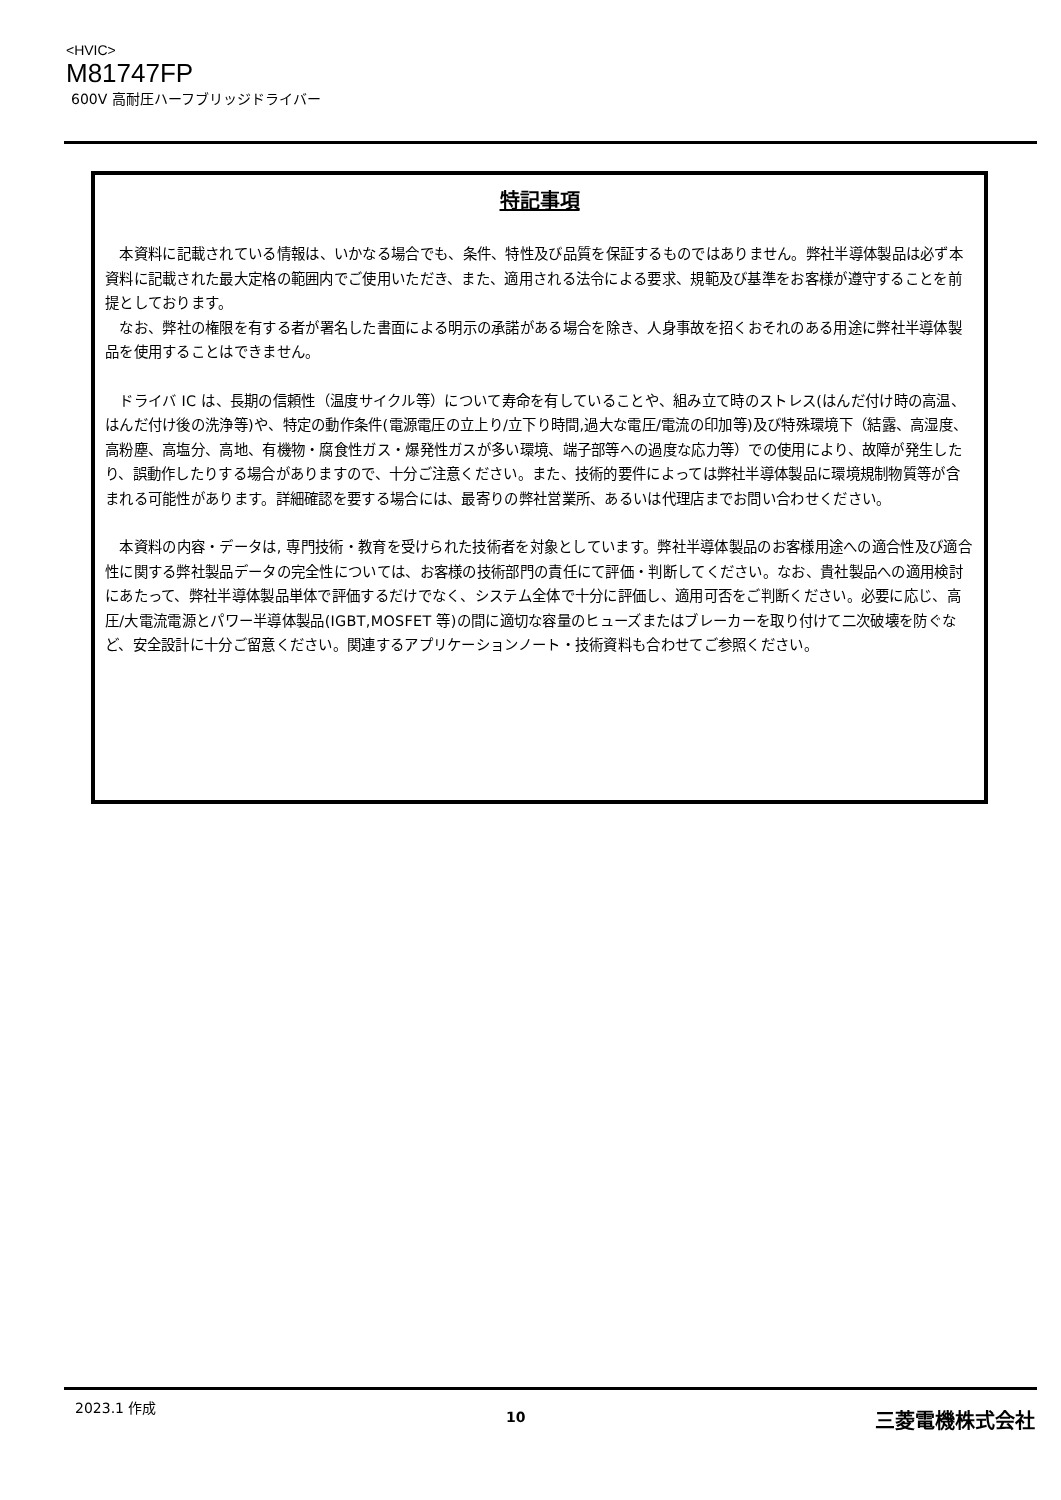<HVIC>
M81747FP
600V 高耐圧ハーフブリッジドライバー
特記事項
本資料に記載されている情報は、いかなる場合でも、条件、特性及び品質を保証するものではありません。弊社半導体製品は必ず本資料に記載された最大定格の範囲内でご使用いただき、また、適用される法令による要求、規範及び基準をお客様が遵守することを前提としております。
なお、弊社の権限を有する者が署名した書面による明示の承諾がある場合を除き、人身事故を招くおそれのある用途に弊社半導体製品を使用することはできません。
ドライバ IC は、長期の信頼性（温度サイクル等）について寿命を有していることや、組み立て時のストレス(はんだ付け時の高温、はんだ付け後の洗浄等)や、特定の動作条件(電源電圧の立上り/立下り時間,過大な電圧/電流の印加等)及び特殊環境下（結露、高湿度、高粉塵、高塩分、高地、有機物・腐食性ガス・爆発性ガスが多い環境、端子部等への過度な応力等）での使用により、故障が発生したり、誤動作したりする場合がありますので、十分ご注意ください。また、技術的要件によっては弊社半導体製品に環境規制物質等が含まれる可能性があります。詳細確認を要する場合には、最寄りの弊社営業所、あるいは代理店までお問い合わせください。
本資料の内容・データは, 専門技術・教育を受けられた技術者を対象としています。弊社半導体製品のお客様用途への適合性及び適合性に関する弊社製品データの完全性については、お客様の技術部門の責任にて評価・判断してください。なお、貴社製品への適用検討にあたって、弊社半導体製品単体で評価するだけでなく、システム全体で十分に評価し、適用可否をご判断ください。必要に応じ、高圧/大電流電源とパワー半導体製品(IGBT,MOSFET 等)の間に適切な容量のヒューズまたはブレーカーを取り付けて二次破壊を防ぐなど、安全設計に十分ご留意ください。関連するアプリケーションノート・技術資料も合わせてご参照ください。
2023.1 作成 10 三菱電機株式会社